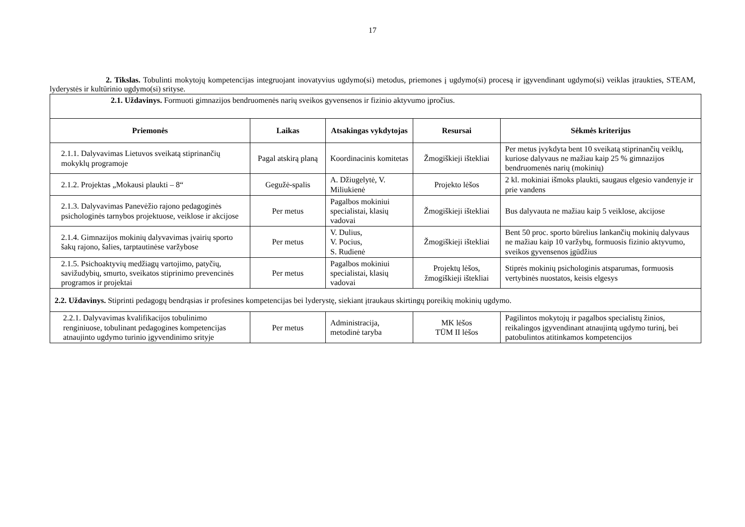17
2. Tikslas. Tobulinti mokytojų kompetencijas integruojant inovatyvius ugdymo(si) metodus, priemones į ugdymo(si) procesą ir įgyvendinant ugdymo(si) veiklas įtraukties, STEAM, lyderystės ir kultūrinio ugdymo(si) srityse.
| 2.1. Uždavinys. Formuoti gimnazijos bendruomenės narių sveikos gyvensenos ir fizinio aktyvumo įpročius. | | | | |
| Priemonės | Laikas | Atsakingas vykdytojas | Resursai | Sėkmės kriterijus |
| 2.1.1. Dalyvavimas Lietuvos sveikatą stiprinančių mokyklų programoje | Pagal atskirą planą | Koordinacinis komitetas | Žmogiškieji ištekliai | Per metus įvykdyta bent 10 sveikatą stiprinančių veiklų, kuriose dalyvaus ne mažiau kaip 25 % gimnazijos bendruomenės narių (mokinių) |
| 2.1.2. Projektas „Mokausi plaukti – 8“ | Gegužė-spalis | A. Džiugelytė, V. Miliukienė | Projekto lėšos | 2 kl. mokiniai išmoks plaukti, saugaus elgesio vandenyje ir prie vandens |
| 2.1.3. Dalyvavimas Panevėžio rajono pedagoginės psichologinės tarnybos projektuose, veiklose ir akcijose | Per metus | Pagalbos mokiniui specialistai, klasių vadovai | Žmogiškieji ištekliai | Bus dalyvauta ne mažiau kaip 5 veiklose, akcijose |
| 2.1.4. Gimnazijos mokinių dalyvavimas įvairių sporto šakų rajono, šalies, tarptautinėse varžybose | Per metus | V. Dulius, V. Pocius, S. Rudienė | Žmogiškieji ištekliai | Bent 50 proc. sporto būrelius lankančių mokinių dalyvaus ne mažiau kaip 10 varžybų, formuosis fizinio aktyvumo, sveikos gyvensenos įgūdžius |
| 2.1.5. Psichoaktyvių medžiagų vartojimo, patyčių, savižudybių, smurto, sveikatos stiprinimo prevencinės programos ir projektai | Per metus | Pagalbos mokiniui specialistai, klasių vadovai | Projektų lėšos, žmogiškieji ištekliai | Stiprės mokinių psichologinis atsparumas, formuosis vertybinės nuostatos, keisis elgesys |
| 2.2. Uždavinys. Stiprinti pedagogų bendrąsias ir profesines kompetencijas bei lyderystę, siekiant įtraukaus skirtingų poreikių mokinių ugdymo. | | | | |
| 2.2.1. Dalyvavimas kvalifikacijos tobulinimo renginiuose, tobulinant pedagogines kompetencijas atnaujinto ugdymo turinio įgyvendinimo srityje | Per metus | Administracija, metodinė taryba | MK lėšos TŪM II lėšos | Pagilintos mokytojų ir pagalbos specialistų žinios, reikalingos įgyvendinant atnaujintą ugdymo turinį, bei patobulintos atitinkamos kompetencijos |